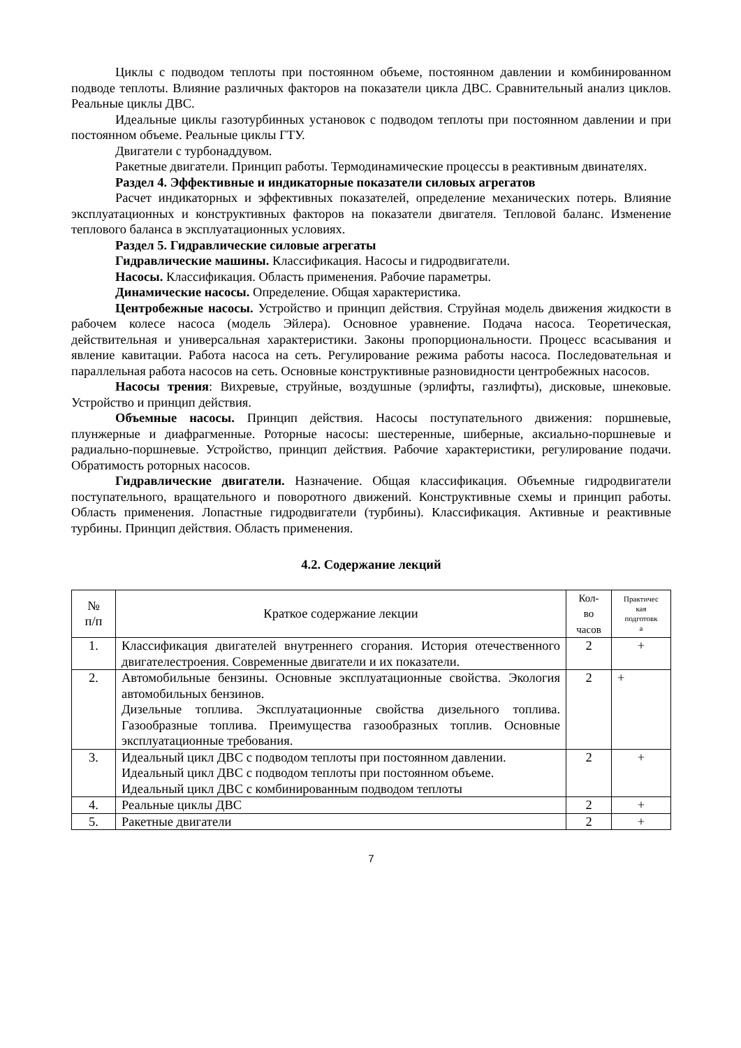Циклы с подводом теплоты при постоянном объеме, постоянном давлении и комбинированном подводе теплоты. Влияние различных факторов на показатели цикла ДВС. Сравнительный анализ циклов. Реальные циклы ДВС.
Идеальные циклы газотурбинных установок с подводом теплоты при постоянном давлении и при постоянном объеме. Реальные циклы ГТУ.
Двигатели с турбонаддувом.
Ракетные двигатели. Принцип работы. Термодинамические процессы в реактивным двинателях.
Раздел 4. Эффективные и индикаторные показатели силовых агрегатов
Расчет индикаторных и эффективных показателей, определение механических потерь. Влияние эксплуатационных и конструктивных факторов на показатели двигателя. Тепловой баланс. Изменение теплового баланса в эксплуатационных условиях.
Раздел 5. Гидравлические силовые агрегаты
Гидравлические машины. Классификация. Насосы и гидродвигатели.
Насосы. Классификация. Область применения. Рабочие параметры.
Динамические насосы. Определение. Общая характеристика.
Центробежные насосы. Устройство и принцип действия. Струйная модель движения жидкости в рабочем колесе насоса (модель Эйлера). Основное уравнение. Подача насоса. Теоретическая, действительная и универсальная характеристики. Законы пропорциональности. Процесс всасывания и явление кавитации. Работа насоса на сеть. Регулирование режима работы насоса. Последовательная и параллельная работа насосов на сеть. Основные конструктивные разновидности центробежных насосов.
Насосы трения: Вихревые, струйные, воздушные (эрлифты, газлифты), дисковые, шнековые. Устройство и принцип действия.
Объемные насосы. Принцип действия. Насосы поступательного движения: поршневые, плунжерные и диафрагменные. Роторные насосы: шестеренные, шиберные, аксиально-поршневые и радиально-поршневые. Устройство, принцип действия. Рабочие характеристики, регулирование подачи. Обратимость роторных насосов.
Гидравлические двигатели. Назначение. Общая классификация. Объемные гидродвигатели поступательного, вращательного и поворотного движений. Конструктивные схемы и принцип работы. Область применения. Лопастные гидродвигатели (турбины). Классификация. Активные и реактивные турбины. Принцип действия. Область применения.
4.2. Содержание лекций
| № п/п | Краткое содержание лекции | Кол- во часов | Практичес кая подготовк а |
| --- | --- | --- | --- |
| 1. | Классификация двигателей внутреннего сгорания. История отечественного двигателестроения. Современные двигатели и их показатели. | 2 | + |
| 2. | Автомобильные бензины. Основные эксплуатационные свойства. Экология автомобильных бензинов. Дизельные топлива. Эксплуатационные свойства дизельного топлива. Газообразные топлива. Преимущества газообразных топлив. Основные эксплуатационные требования. | 2 | + |
| 3. | Идеальный цикл ДВС с подводом теплоты при постоянном давлении. Идеальный цикл ДВС с подводом теплоты при постоянном объеме. Идеальный цикл ДВС с комбинированным подводом теплоты | 2 | + |
| 4. | Реальные циклы ДВС | 2 | + |
| 5. | Ракетные двигатели | 2 | + |
7